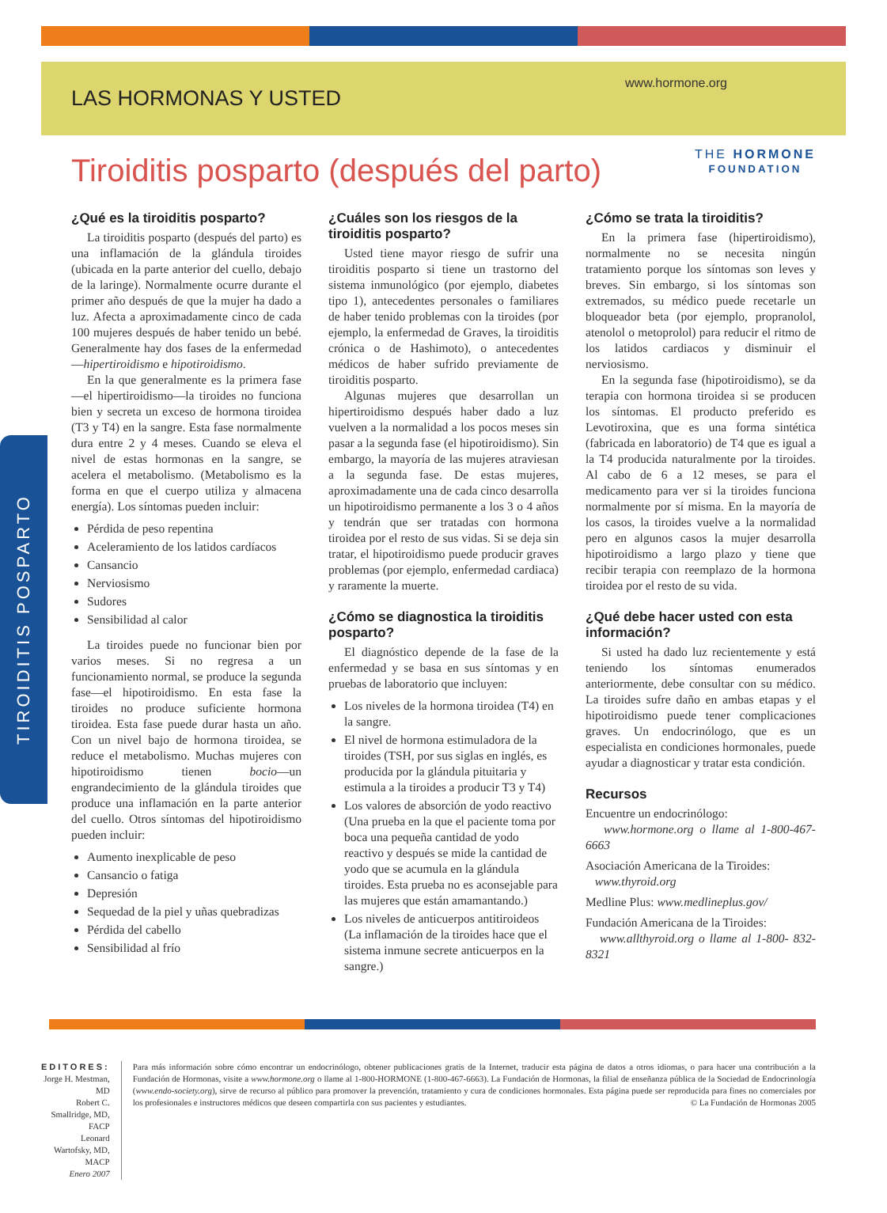LAS HORMONAS Y USTED
www.hormone.org
Tiroiditis posparto (después del parto)
THE HORMONE
FOUNDATION
TIROIDITIS POSPARTO
¿Qué es la tiroiditis posparto?
La tiroiditis posparto (después del parto) es una inflamación de la glándula tiroides (ubicada en la parte anterior del cuello, debajo de la laringe). Normalmente ocurre durante el primer año después de que la mujer ha dado a luz. Afecta a aproximadamente cinco de cada 100 mujeres después de haber tenido un bebé. Generalmente hay dos fases de la enfermedad—hipertiroidismo e hipotiroidismo.
En la que generalmente es la primera fase—el hipertiroidismo—la tiroides no funciona bien y secreta un exceso de hormona tiroidea (T3 y T4) en la sangre. Esta fase normalmente dura entre 2 y 4 meses. Cuando se eleva el nivel de estas hormonas en la sangre, se acelera el metabolismo. (Metabolismo es la forma en que el cuerpo utiliza y almacena energía). Los síntomas pueden incluir:
Pérdida de peso repentina
Aceleramiento de los latidos cardíacos
Cansancio
Nerviosismo
Sudores
Sensibilidad al calor
La tiroides puede no funcionar bien por varios meses. Si no regresa a un funcionamiento normal, se produce la segunda fase—el hipotiroidismo. En esta fase la tiroides no produce suficiente hormona tiroidea. Esta fase puede durar hasta un año. Con un nivel bajo de hormona tiroidea, se reduce el metabolismo. Muchas mujeres con hipotiroidismo tienen bocio—un engrandecimiento de la glándula tiroides que produce una inflamación en la parte anterior del cuello. Otros síntomas del hipotiroidismo pueden incluir:
Aumento inexplicable de peso
Cansancio o fatiga
Depresión
Sequedad de la piel y uñas quebradizas
Pérdida del cabello
Sensibilidad al frío
¿Cuáles son los riesgos de la tiroiditis posparto?
Usted tiene mayor riesgo de sufrir una tiroiditis posparto si tiene un trastorno del sistema inmunológico (por ejemplo, diabetes tipo 1), antecedentes personales o familiares de haber tenido problemas con la tiroides (por ejemplo, la enfermedad de Graves, la tiroiditis crónica o de Hashimoto), o antecedentes médicos de haber sufrido previamente de tiroiditis posparto.
Algunas mujeres que desarrollan un hipertiroidismo después haber dado a luz vuelven a la normalidad a los pocos meses sin pasar a la segunda fase (el hipotiroidismo). Sin embargo, la mayoría de las mujeres atraviesan a la segunda fase. De estas mujeres, aproximadamente una de cada cinco desarrolla un hipotiroidismo permanente a los 3 o 4 años y tendrán que ser tratadas con hormona tiroidea por el resto de sus vidas. Si se deja sin tratar, el hipotiroidismo puede producir graves problemas (por ejemplo, enfermedad cardiaca) y raramente la muerte.
¿Cómo se diagnostica la tiroiditis posparto?
El diagnóstico depende de la fase de la enfermedad y se basa en sus síntomas y en pruebas de laboratorio que incluyen:
Los niveles de la hormona tiroidea (T4) en la sangre.
El nivel de hormona estimuladora de la tiroides (TSH, por sus siglas en inglés, es producida por la glándula pituitaria y estimula a la tiroides a producir T3 y T4)
Los valores de absorción de yodo reactivo (Una prueba en la que el paciente toma por boca una pequeña cantidad de yodo reactivo y después se mide la cantidad de yodo que se acumula en la glándula tiroides. Esta prueba no es aconsejable para las mujeres que están amamantando.)
Los niveles de anticuerpos antitiroideos (La inflamación de la tiroides hace que el sistema inmune secrete anticuerpos en la sangre.)
¿Cómo se trata la tiroiditis?
En la primera fase (hipertiroidismo), normalmente no se necesita ningún tratamiento porque los síntomas son leves y breves. Sin embargo, si los síntomas son extremados, su médico puede recetarle un bloqueador beta (por ejemplo, propranolol, atenolol o metoprolol) para reducir el ritmo de los latidos cardiacos y disminuir el nerviosismo.
En la segunda fase (hipotiroidismo), se da terapia con hormona tiroidea si se producen los síntomas. El producto preferido es Levotiroxina, que es una forma sintética (fabricada en laboratorio) de T4 que es igual a la T4 producida naturalmente por la tiroides. Al cabo de 6 a 12 meses, se para el medicamento para ver si la tiroides funciona normalmente por sí misma. En la mayoría de los casos, la tiroides vuelve a la normalidad pero en algunos casos la mujer desarrolla hipotiroidismo a largo plazo y tiene que recibir terapia con reemplazo de la hormona tiroidea por el resto de su vida.
¿Qué debe hacer usted con esta información?
Si usted ha dado luz recientemente y está teniendo los síntomas enumerados anteriormente, debe consultar con su médico. La tiroides sufre daño en ambas etapas y el hipotiroidismo puede tener complicaciones graves. Un endocrinólogo, que es un especialista en condiciones hormonales, puede ayudar a diagnosticar y tratar esta condición.
Recursos
Encuentre un endocrinólogo:
www.hormone.org o llame al 1-800-467-6663
Asociación Americana de la Tiroides:
www.thyroid.org
Medline Plus: www.medlineplus.gov/
Fundación Americana de la Tiroides:
www.allthyroid.org o llame al 1-800- 832-8321
EDITORES:
Jorge H. Mestman, MD
Robert C. Smallridge, MD, FACP
Leonard Wartofsky, MD, MACP
Enero 2007
Para más información sobre cómo encontrar un endocrinólogo, obtener publicaciones gratis de la Internet, traducir esta página de datos a otros idiomas, o para hacer una contribución a la Fundación de Hormonas, visite a www.hormone.org o llame al 1-800-HORMONE (1-800-467-6663). La Fundación de Hormonas, la filial de enseñanza pública de la Sociedad de Endocrinología (www.endo-society.org), sirve de recurso al público para promover la prevención, tratamiento y cura de condiciones hormonales. Esta página puede ser reproducida para fines no comerciales por los profesionales e instructores médicos que deseen compartirla con sus pacientes y estudiantes. © La Fundación de Hormonas 2005